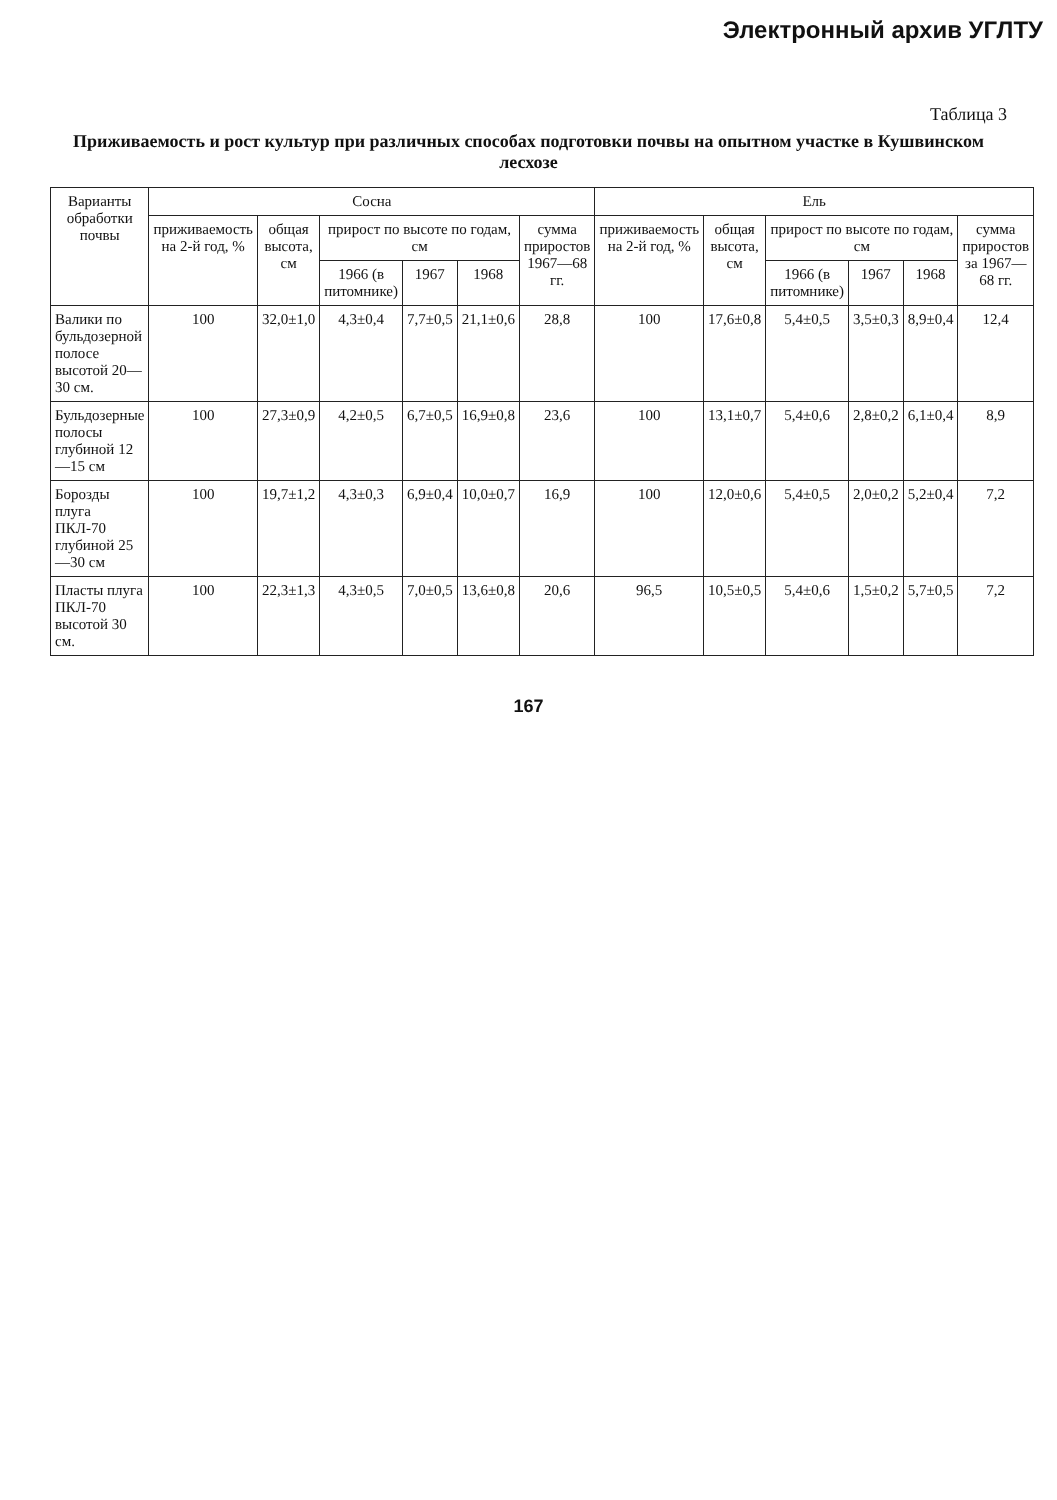Электронный архив УГЛТУ
Таблица 3
Приживаемость и рост культур при различных способах подготовки почвы на опытном участке в Кушвинском лесхозе
| Варианты обработки почвы | Сосна | | | | | | Ель | | | | | |
| --- | --- | --- | --- | --- | --- | --- | --- | --- | --- | --- | --- | --- |
| | приживаемость на 2-й год, % | общая высота, см | прирост по высоте по годам, см | | | сумма приростов 1967—68 гг. | приживаемость на 2-й год, % | общая высота, см | прирост по высоте по годам, см | | | сумма приростов за 1967—68 гг. |
| | | | 1966 (в питомнике) | 1967 | 1968 | | | | 1966 (в питомнике) | 1967 | 1968 | |
| Валики по бульдозерной полосе высотой 20—30 см. | 100 | 32,0±1,0 | 4,3±0,4 | 7,7±0,5 | 21,1±0,6 | 28,8 | 100 | 17,6±0,8 | 5,4±0,5 | 3,5±0,3 | 8,9±0,4 | 12,4 |
| Бульдозерные полосы глубиной 12—15 см | 100 | 27,3±0,9 | 4,2±0,5 | 6,7±0,5 | 16,9±0,8 | 23,6 | 100 | 13,1±0,7 | 5,4±0,6 | 2,8±0,2 | 6,1±0,4 | 8,9 |
| Борозды плуга ПКЛ-70 глубиной 25—30 см | 100 | 19,7±1,2 | 4,3±0,3 | 6,9±0,4 | 10,0±0,7 | 16,9 | 100 | 12,0±0,6 | 5,4±0,5 | 2,0±0,2 | 5,2±0,4 | 7,2 |
| Пласты плуга ПКЛ-70 высотой 30 см. | 100 | 22,3±1,3 | 4,3±0,5 | 7,0±0,5 | 13,6±0,8 | 20,6 | 96,5 | 10,5±0,5 | 5,4±0,6 | 1,5±0,2 | 5,7±0,5 | 7,2 |
167